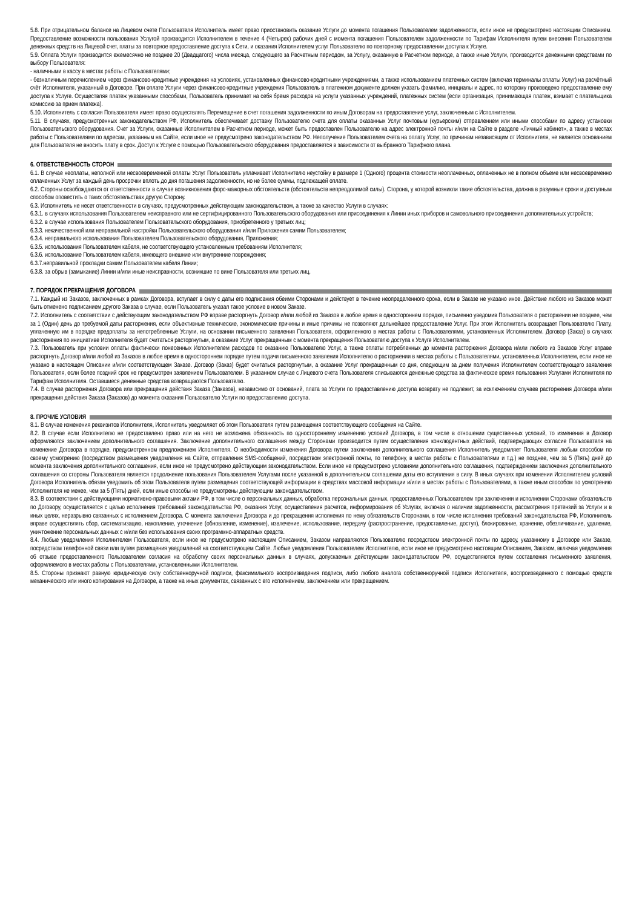5.8. При отрицательном балансе на Лицевом счете Пользователя Исполнитель имеет право приостановить оказание Услуги до момента погашения Пользователем задолженности, если иное не предусмотрено настоящим Описанием. Предоставление возможности пользования Услугой производится Исполнителем в течение 4 (Четырех) рабочих дней с момента погашения Пользователем задолженности по Тарифам Исполнителя путем внесения Пользователем денежных средств на Лицевой счет, платы за повторное предоставление доступа к Сети, и оказания Исполнителем услуг Пользователю по повторному предоставлении доступа к Услуге.
5.9. Оплата Услуги производится ежемесячно не позднее 20 (Двадцатого) числа месяца, следующего за Расчетным периодом, за Услугу, оказанную в Расчетном периоде, а также иные Услуги, производится денежными средствами по выбору Пользователя:
- наличными в кассу в местах работы с Пользователями;
- безналичным перечислением через финансово-кредитные учреждения на условиях, установленных финансово-кредитными учреждениями, а также использованием платежных систем (включая терминалы оплаты Услуг) на расчётный счёт Исполнителя, указанный в Договоре. При оплате Услуги через финансово-кредитные учреждения Пользователь в платежном документе должен указать фамилию, инициалы и адрес, по которому произведено предоставление ему доступа к Услуге. Осуществляя платеж указанными способами, Пользователь принимает на себя бремя расходов на услуги указанных учреждений, платежных систем (если организация, принимающая платеж, взимает с плательщика комиссию за прием платежа).
5.10. Исполнитель с согласия Пользователя имеет право осуществлять Перемещение в счет погашения задолженности по иным Договорам на предоставление услуг, заключенным с Исполнителем.
5.11. В случаях, предусмотренных законодательством РФ, Исполнитель обеспечивает доставку Пользователю счета для оплаты оказанных Услуг почтовым (курьерским) отправлением или иными способами по адресу установки Пользовательского оборудования. Счет за Услуги, оказанные Исполнителем в Расчетном периоде, может быть предоставлен Пользователю на адрес электронной почты и/или на Сайте в разделе «Личный кабинет», а также в местах работы с Пользователями по адресам, указанным на Сайте, если иное не предусмотрено законодательством РФ. Неполучение Пользователем счета на оплату Услуг, по причинам независящим от Исполнителя, не является основанием для Пользователя не вносить плату в срок. Доступ к Услуге с помощью Пользовательского оборудования предоставляется в зависимости от выбранного Тарифного плана.
6. ОТВЕТСТВЕННОСТЬ СТОРОН
6.1. В случае неоплаты, неполной или несвоевременной оплаты Услуг Пользователь уплачивает Исполнителю неустойку в размере 1 (Одного) процента стоимости неоплаченных, оплаченных не в полном объеме или несвоевременно оплаченных Услуг за каждый день просрочки вплоть до дня погашения задолженности, но не более суммы, подлежащей оплате.
6.2. Стороны освобождаются от ответственности в случае возникновения форс-мажорных обстоятельств (обстоятельств непреодолимой силы). Сторона, у которой возникли такие обстоятельства, должна в разумные сроки и доступным способом оповестить о таких обстоятельствах другую Сторону.
6.3. Исполнитель не несет ответственности в случаях, предусмотренных действующим законодательством, а также за качество Услуги в случаях:
6.3.1. в случаях использования Пользователем неисправного или не сертифицированного Пользовательского оборудования или присоединения к Линии иных приборов и самовольного присоединения дополнительных устройств;
6.3.2. в случае использования Пользователем Пользовательского оборудования, приобретенного у третьих лиц;
6.3.3. некачественной или неправильной настройки Пользовательского оборудования и/или Приложения самим Пользователем;
6.3.4. неправильного использования Пользователем Пользовательского оборудования, Приложения;
6.3.5. использования Пользователем кабеля, не соответствующего установленным требованиям Исполнителя;
6.3.6. использование Пользователем кабеля, имеющего внешние или внутренние повреждения;
6.3.7.неправильной прокладки самим Пользователем кабеля Линии;
6.3.8. за обрыв (замыкание) Линии и/или иные неисправности, возникшие по вине Пользователя или третьих лиц.
7. ПОРЯДОК ПРЕКРАЩЕНИЯ ДОГОВОРА
7.1. Каждый из Заказов, заключенных в рамках Договора, вступает в силу с даты его подписания обеими Сторонами и действует в течение неопределенного срока, если в Заказе не указано иное. Действие любого из Заказов может быть отменено подписанием другого Заказа в случае, если Пользователь указал такое условие в новом Заказе.
7.2. Исполнитель с соответствии с действующим законодательством РФ вправе расторгнуть Договор и/или любой из Заказов в любое время в одностороннем порядке, письменно уведомив Пользователя о расторжении не позднее, чем за 1 (Один) день до требуемой даты расторжения, если объективные технические, экономические причины и иные причины не позволяют дальнейшее предоставление Услуг. При этом Исполнитель возвращает Пользователю Плату, уплаченную им в порядке предоплаты за непотребленные Услуги, на основании письменного заявления Пользователя, оформленного в местах работы с Пользователями, установленных Исполнителем. Договор (Заказ) в случаях расторжения по инициативе Исполнителя будет считаться расторгнутым, а оказание Услуг прекращенным с момента прекращения Пользователю доступа к Услуге Исполнителем.
7.3. Пользователь при условии оплаты фактически понесенных Исполнителем расходов по оказанию Пользователю Услуг, а также оплаты потребленных до момента расторжения Договора и/или любого из Заказов Услуг вправе расторгнуть Договор и/или любой из Заказов в любое время в одностороннем порядке путем подачи письменного заявления Исполнителю о расторжении в местах работы с Пользователями, установленных Исполнителем, если иное не указано в настоящем Описании и/или соответствующем Заказе. Договор (Заказ) будет считаться расторгнутым, а оказание Услуг прекращенным со дня, следующим за днем получения Исполнителем соответствующего заявления Пользователя, если более поздний срок не предусмотрен заявлением Пользователем. В указанном случае с Лицевого счета Пользователя списываются денежные средства за фактическое время пользования Услугами Исполнителя по Тарифам Исполнителя. Оставшиеся денежные средства возвращаются Пользователю.
7.4. В случае расторжения Договора или прекращения действия Заказа (Заказов), независимо от оснований, плата за Услуги по предоставлению доступа возврату не подлежит, за исключением случаев расторжения Договора и/или прекращения действия Заказа (Заказов) до момента оказания Пользователю Услуги по предоставлению доступа.
8. ПРОЧИЕ УСЛОВИЯ
8.1. В случае изменения реквизитов Исполнителя, Исполнитель уведомляет об этом Пользователя путем размещения соответствующего сообщения на Сайте.
8.2. В случае если Исполнителю не предоставлено право или на него не возложена обязанность по одностороннему изменению условий Договора, в том числе в отношении существенных условий, то изменения в Договор оформляются заключением дополнительного соглашения. Заключение дополнительного соглашения между Сторонами производится путем осуществления конклюдентных действий, подтверждающих согласие Пользователя на изменение Договора в порядке, предусмотренном предложением Исполнителя. О необходимости изменения Договора путем заключения дополнительного соглашения Исполнитель уведомляет Пользователя любым способом по своему усмотрению (посредством размещения уведомления на Сайте, отправления SMS-сообщений, посредством электронной почты, по телефону, в местах работы с Пользователями и т.д.) не позднее, чем за 5 (Пять) дней до момента заключения дополнительного соглашения, если иное не предусмотрено действующим законодательством. Если иное не предусмотрено условиями дополнительного соглашения, подтверждением заключения дополнительного соглашения со стороны Пользователя является продолжение пользования Пользователем Услугами после указанной в дополнительном соглашении даты его вступления в силу. В иных случаях при изменении Исполнителем условий Договора Исполнитель обязан уведомить об этом Пользователя путем размещения соответствующей информации в средствах массовой информации и/или в местах работы с Пользователями, а также иным способом по усмотрению Исполнителя не менее, чем за 5 (Пять) дней, если иные способы не предусмотрены действующим законодательством.
8.3. В соответствии с действующими нормативно-правовыми актами РФ, в том числе о персональных данных, обработка персональных данных, предоставленных Пользователем при заключении и исполнении Сторонами обязательств по Договору, осуществляется с целью исполнения требований законодательства РФ, оказания Услуг, осуществления расчетов, информирования об Услугах, включая о наличии задолженности, рассмотрения претензий за Услуги и в иных целях, неразрывно связанных с исполнением Договора. С момента заключения Договора и до прекращения исполнения по нему обязательств Сторонами, в том числе исполнения требований законодательства РФ, Исполнитель вправе осуществлять сбор, систематизацию, накопление, уточнение (обновление, изменение), извлечение, использование, передачу (распространение, предоставление, доступ), блокирование, хранение, обезличивание, удаление, уничтожение персональных данных с и/или без использования своих программно-аппаратных средств.
8.4. Любые уведомления Исполнителем Пользователя, если иное не предусмотрено настоящим Описанием, Заказом направляются Пользователю посредством электронной почты по адресу, указанному в Договоре или Заказе, посредством телефонной связи или путем размещения уведомлений на соответствующем Сайте. Любые уведомления Пользователем Исполнителю, если иное не предусмотрено настоящим Описанием, Заказом, включая уведомления об отзыве предоставленного Пользователем согласия на обработку своих персональных данных в случаях, допускаемых действующим законодательством РФ, осуществляются путем составления письменного заявления, оформляемого в местах работы с Пользователями, установленными Исполнителем.
8.5. Стороны признают равную юридическую силу собственноручной подписи, факсимильного воспроизведения подписи, либо любого аналога собственноручной подписи Исполнителя, воспроизведенного с помощью средств механического или иного копирования на Договоре, а также на иных документах, связанных с его исполнением, заключением или прекращением.